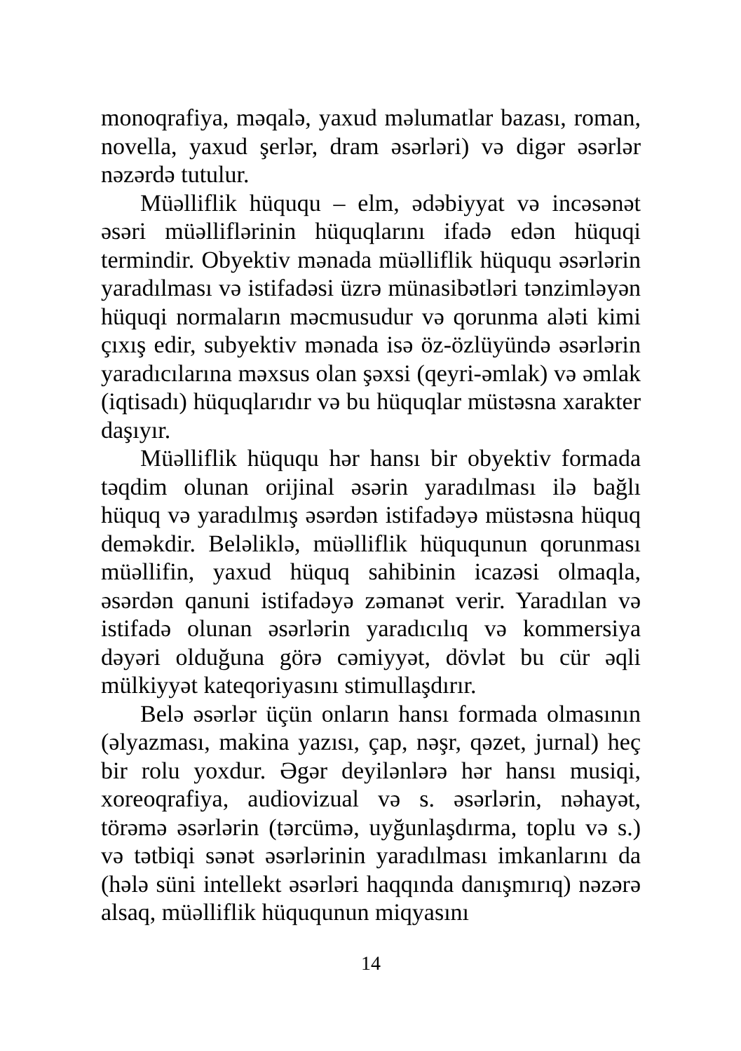monoqrafiya, məqalə, yaxud məlumatlar bazası, roman, novella, yaxud şerlər, dram əsərləri) və digər əsərlər nəzərdə tutulur.
Müəlliflik hüququ – elm, ədəbiyyat və incəsənət əsəri müəlliflərinin hüquqlarını ifadə edən hüquqi termindir. Obyektiv mənada müəlliflik hüququ əsərlərin yaradılması və istifadəsi üzrə münasibətləri tənzimləyən hüquqi normaların məcmusudur və qorunma aləti kimi çıxış edir, subyektiv mənada isə öz-özlüyündə əsərlərin yaradıcılarına məxsus olan şəxsi (qeyri-əmlak) və əmlak (iqtisadı) hüquqlarıdır və bu hüquqlar müstəsna xarakter daşıyır.
Müəlliflik hüququ hər hansı bir obyektiv formada təqdim olunan orijinal əsərin yaradılması ilə bağlı hüquq və yaradılmış əsərdən istifadəyə müstəsna hüquq deməkdir. Beləliklə, müəlliflik hüququnun qorunması müəllifin, yaxud hüquq sahibinin icazəsi olmaqla, əsərdən qanuni istifadəyə zəmanət verir. Yaradılan və istifadə olunan əsərlərin yaradıcılıq və kommersiya dəyəri olduğuna görə cəmiyyət, dövlət bu cür əqli mülkiyyət kateqoriyasını stimullaşdırır.
Belə əsərlər üçün onların hansı formada olmasının (əlyazması, makina yazısı, çap, nəşr, qəzet, jurnal) heç bir rolu yoxdur. Əgər deyilənlərə hər hansı musiqi, xoreoqrafiya, audiovizual və s. əsərlərin, nəhayət, törəmə əsərlərin (tərcümə, uyğunlaşdırma, toplu və s.) və tətbiqi sənət əsərlərinin yaradılması imkanlarını da (hələ süni intellekt əsərləri haqqında danışmırıq) nəzərə alsaq, müəlliflik hüququnun miqyasını
14